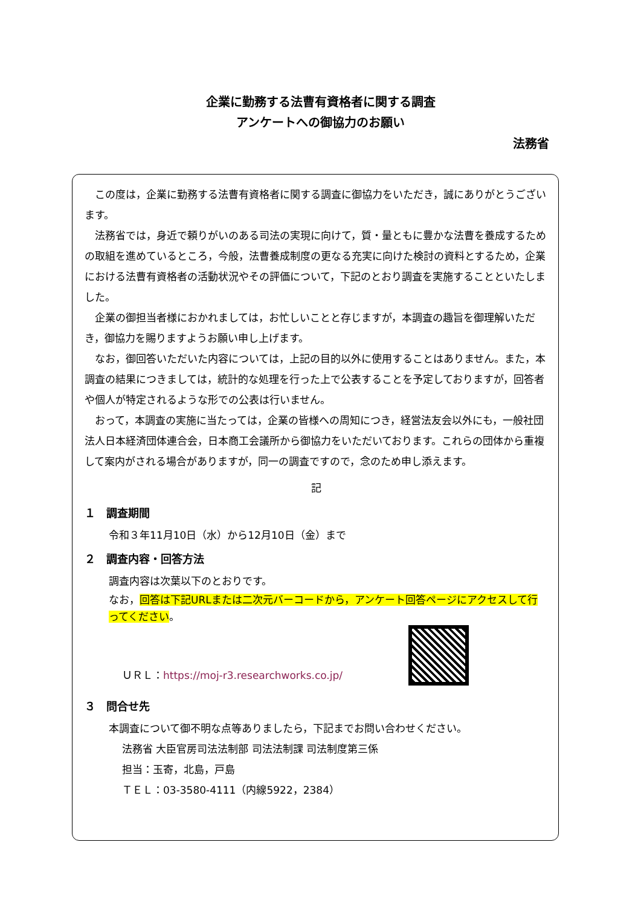企業に勤務する法曹有資格者に関する調査
アンケートへの御協力のお願い
法務省
この度は，企業に勤務する法曹有資格者に関する調査に御協力をいただき，誠にありがとうございます。
法務省では，身近で頼りがいのある司法の実現に向けて，質・量ともに豊かな法曹を養成するための取組を進めているところ，今般，法曹養成制度の更なる充実に向けた検討の資料とするため，企業における法曹有資格者の活動状況やその評価について，下記のとおり調査を実施することといたしました。
企業の御担当者様におかれましては，お忙しいことと存じますが，本調査の趣旨を御理解いただき，御協力を賜りますようお願い申し上げます。
なお，御回答いただいた内容については，上記の目的以外に使用することはありません。また，本調査の結果につきましては，統計的な処理を行った上で公表することを予定しておりますが，回答者や個人が特定されるような形での公表は行いません。
おって，本調査の実施に当たっては，企業の皆様への周知につき，経営法友会以外にも，一般社団法人日本経済団体連合会，日本商工会議所から御協力をいただいております。これらの団体から重複して案内がされる場合がありますが，同一の調査ですので，念のため申し添えます。
記
１　調査期間
令和３年11月10日（水）から12月10日（金）まで
２　調査内容・回答方法
調査内容は次葉以下のとおりです。
なお，回答は下記URLまたは二次元バーコードから，アンケート回答ページにアクセスして行ってください。
ＵＲＬ：https://moj-r3.researchworks.co.jp/
３　問合せ先
本調査について御不明な点等ありましたら，下記までお問い合わせください。
法務省 大臣官房司法法制部 司法法制課 司法制度第三係
担当：玉寄，北島，戸島
ＴＥＬ：03-3580-4111（内線5922，2384）